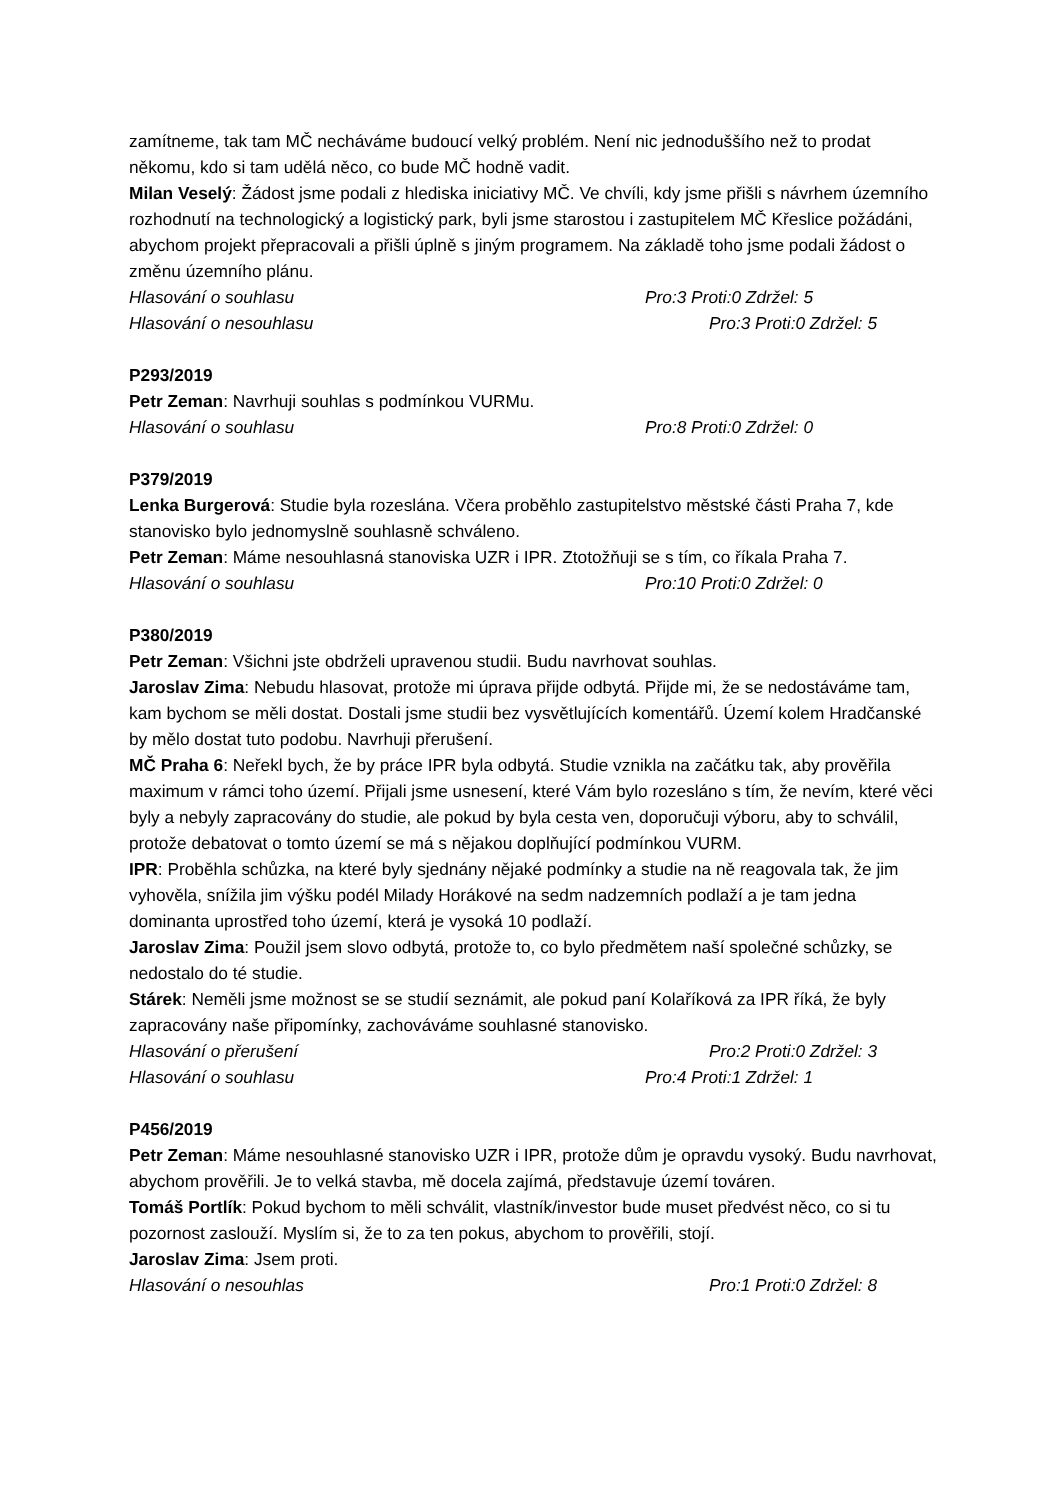zamítneme, tak tam MČ necháváme budoucí velký problém. Není nic jednoduššího než to prodat někomu, kdo si tam udělá něco, co bude MČ hodně vadit.
Milan Veselý: Žádost jsme podali z hlediska iniciativy MČ. Ve chvíli, kdy jsme přišli s návrhem územního rozhodnutí na technologický a logistický park, byli jsme starostou i zastupitelem MČ Křeslice požádáni, abychom projekt přepracovali a přišli úplně s jiným programem. Na základě toho jsme podali žádost o změnu územního plánu.
Hlasování o souhlasu Pro:3 Proti:0 Zdržel: 5
Hlasování o nesouhlasu Pro:3 Proti:0 Zdržel: 5
P293/2019
Petr Zeman: Navrhuji souhlas s podmínkou VURMu.
Hlasování o souhlasu Pro:8 Proti:0 Zdržel: 0
P379/2019
Lenka Burgerová: Studie byla rozeslána. Včera proběhlo zastupitelstvo městské části Praha 7, kde stanovisko bylo jednomyslně souhlasně schváleno.
Petr Zeman: Máme nesouhlasná stanoviska UZR i IPR. Ztotožňuji se s tím, co říkala Praha 7.
Hlasování o souhlasu Pro:10 Proti:0 Zdržel: 0
P380/2019
Petr Zeman: Všichni jste obdrželi upravenou studii. Budu navrhovat souhlas.
Jaroslav Zima: Nebudu hlasovat, protože mi úprava přijde odbytá. Přijde mi, že se nedostáváme tam, kam bychom se měli dostat. Dostali jsme studii bez vysvětlujících komentářů. Území kolem Hradčanské by mělo dostat tuto podobu. Navrhuji přerušení.
MČ Praha 6: Neřekl bych, že by práce IPR byla odbytá. Studie vznikla na začátku tak, aby prověřila maximum v rámci toho území. Přijali jsme usnesení, které Vám bylo rozesláno s tím, že nevím, které věci byly a nebyly zapracovány do studie, ale pokud by byla cesta ven, doporučuji výboru, aby to schválil, protože debatovat o tomto území se má s nějakou doplňující podmínkou VURM.
IPR: Proběhla schůzka, na které byly sjednány nějaké podmínky a studie na ně reagovala tak, že jim vyhověla, snížila jim výšku podél Milady Horákové na sedm nadzemních podlaží a je tam jedna dominanta uprostřed toho území, která je vysoká 10 podlaží.
Jaroslav Zima: Použil jsem slovo odbytá, protože to, co bylo předmětem naší společné schůzky, se nedostalo do té studie.
Stárek: Neměli jsme možnost se se studií seznámit, ale pokud paní Kolaříková za IPR říká, že byly zapracovány naše připomínky, zachováváme souhlasné stanovisko.
Hlasování o přerušení Pro:2 Proti:0 Zdržel: 3
Hlasování o souhlasu Pro:4 Proti:1 Zdržel: 1
P456/2019
Petr Zeman: Máme nesouhlasné stanovisko UZR i IPR, protože dům je opravdu vysoký. Budu navrhovat, abychom prověřili. Je to velká stavba, mě docela zajímá, představuje území továren.
Tomáš Portlík: Pokud bychom to měli schválit, vlastník/investor bude muset předvést něco, co si tu pozornost zaslouží. Myslím si, že to za ten pokus, abychom to prověřili, stojí.
Jaroslav Zima: Jsem proti.
Hlasování o nesouhlas Pro:1 Proti:0 Zdržel: 8